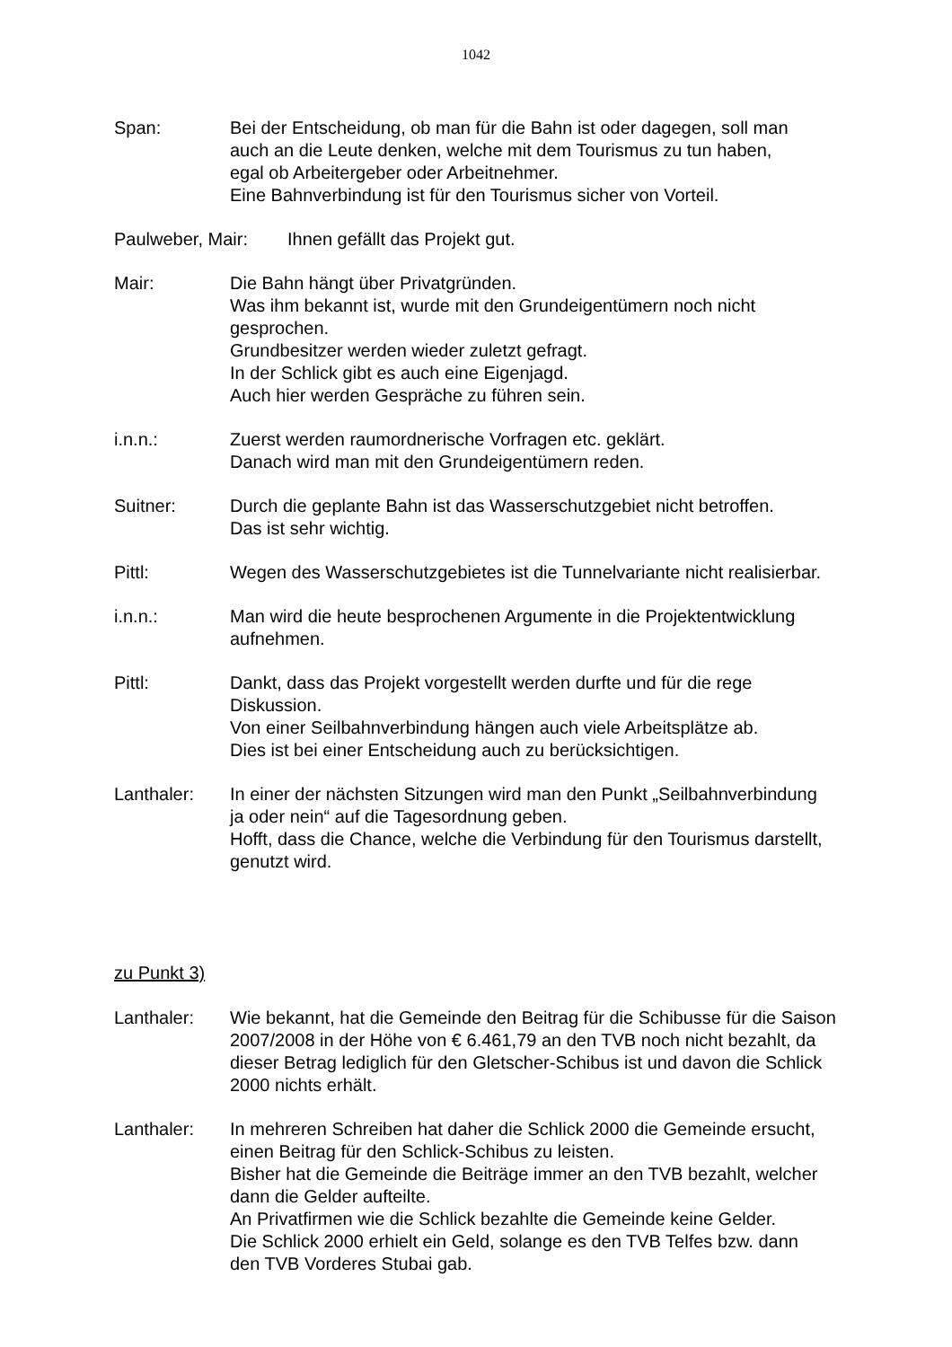1042
Span: Bei der Entscheidung, ob man für die Bahn ist oder dagegen, soll man
auch an die Leute denken, welche mit dem Tourismus zu tun haben,
egal ob Arbeitergeber oder Arbeitnehmer.
Eine Bahnverbindung ist für den Tourismus sicher von Vorteil.
Paulweber, Mair: Ihnen gefällt das Projekt gut.
Mair: Die Bahn hängt über Privatgründen.
Was ihm bekannt ist, wurde mit den Grundeigentümern noch nicht
gesprochen.
Grundbesitzer werden wieder zuletzt gefragt.
In der Schlick gibt es auch eine Eigenjagd.
Auch hier werden Gespräche zu führen sein.
i.n.n.: Zuerst werden raumordnerische Vorfragen etc. geklärt.
Danach wird man mit den Grundeigentümern reden.
Suitner: Durch die geplante Bahn ist das Wasserschutzgebiet nicht betroffen.
Das ist sehr wichtig.
Pittl: Wegen des Wasserschutzgebietes ist die Tunnelvariante nicht realisierbar.
i.n.n.: Man wird die heute besprochenen Argumente in die Projektentwicklung
aufnehmen.
Pittl: Dankt, dass das Projekt vorgestellt werden durfte und für die rege
Diskussion.
Von einer Seilbahnverbindung hängen auch viele Arbeitsplätze ab.
Dies ist bei einer Entscheidung auch zu berücksichtigen.
Lanthaler: In einer der nächsten Sitzungen wird man den Punkt „Seilbahnverbindung
ja oder nein“ auf die Tagesordnung geben.
Hofft, dass die Chance, welche die Verbindung für den Tourismus darstellt,
genutzt wird.
zu Punkt 3)
Lanthaler: Wie bekannt, hat die Gemeinde den Beitrag für die Schibusse für die Saison
2007/2008 in der Höhe von € 6.461,79 an den TVB noch nicht bezahlt, da
dieser Betrag lediglich für den Gletscher-Schibus ist und davon die Schlick
2000 nichts erhält.
Lanthaler: In mehreren Schreiben hat daher die Schlick 2000 die Gemeinde ersucht,
einen Beitrag für den Schlick-Schibus zu leisten.
Bisher hat die Gemeinde die Beiträge immer an den TVB bezahlt, welcher
dann die Gelder aufteilte.
An Privatfirmen wie die Schlick bezahlte die Gemeinde keine Gelder.
Die Schlick 2000 erhielt ein Geld, solange es den TVB Telfes bzw. dann
den TVB Vorderes Stubai gab.